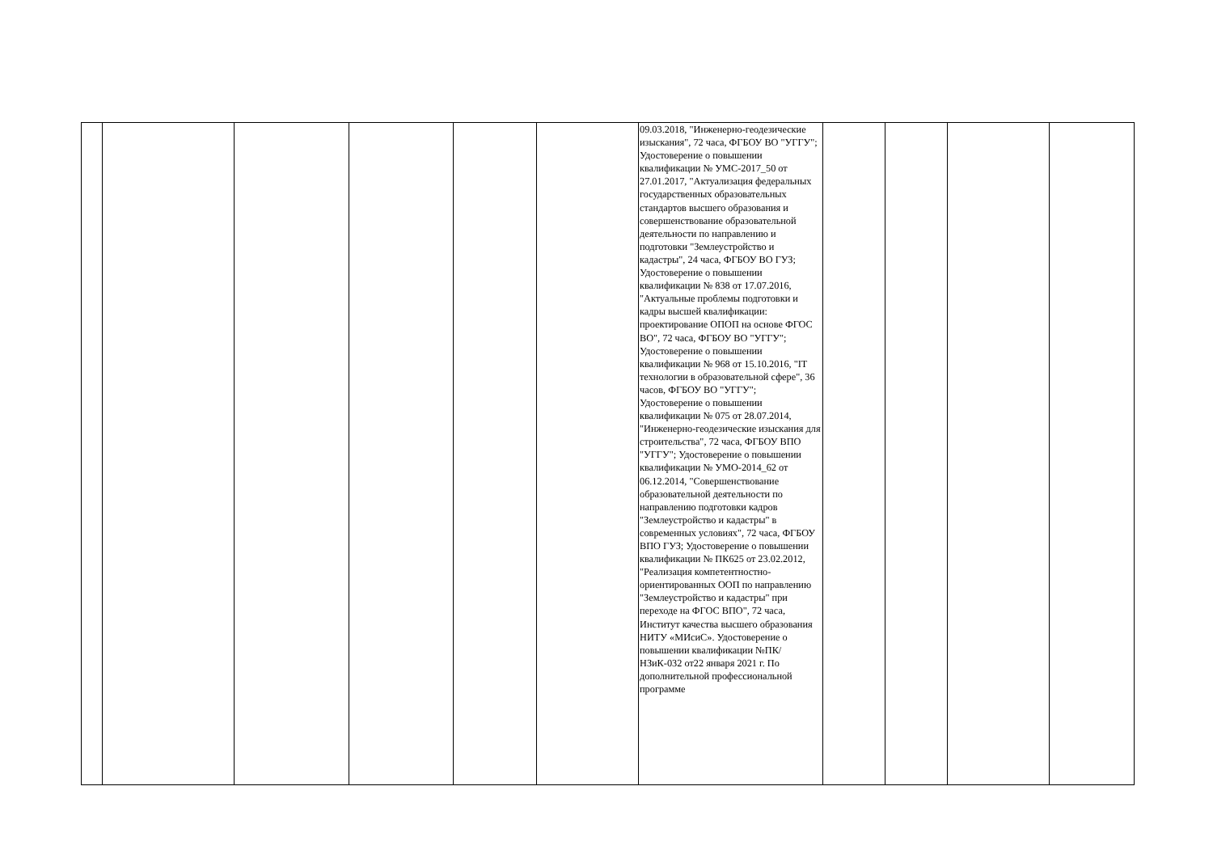| | | | | | | 09.03.2018, "Инженерно-геодезические изыскания", 72 часа, ФГБОУ ВО "УГГУ"; Удостоверение о повышении квалификации № УМС-2017_50 от 27.01.2017, "Актуализация федеральных государственных образовательных стандартов высшего образования и совершенствование образовательной деятельности по направлению и подготовки "Землеустройство и кадастры", 24 часа, ФГБОУ ВО ГУЗ; Удостоверение о повышении квалификации № 838 от 17.07.2016, "Актуальные проблемы подготовки и кадры высшей квалификации: проектирование ОПОП на основе ФГОС ВО", 72 часа, ФГБОУ ВО "УГГУ"; Удостоверение о повышении квалификации № 968 от 15.10.2016, "IT технологии в образовательной сфере", 36 часов, ФГБОУ ВО "УГГУ"; Удостоверение о повышении квалификации № 075 от 28.07.2014, "Инженерно-геодезические изыскания для строительства", 72 часа, ФГБОУ ВПО "УГГУ"; Удостоверение о повышении квалификации № УМО-2014_62 от 06.12.2014, "Совершенствование образовательной деятельности по направлению подготовки кадров "Землеустройство и кадастры" в современных условиях", 72 часа, ФГБОУ ВПО ГУЗ; Удостоверение о повышении квалификации № ПК625 от 23.02.2012, "Реализация компетентностно-ориентированных ООП по направлению "Землеустройство и кадастры" при переходе на ФГОС ВПО", 72 часа, Институт качества высшего образования НИТУ «МИсиС». Удостоверение о повышении квалификации №ПК/НЗиК-032 от22 января 2021 г. По дополнительной профессиональной программе | | | | |